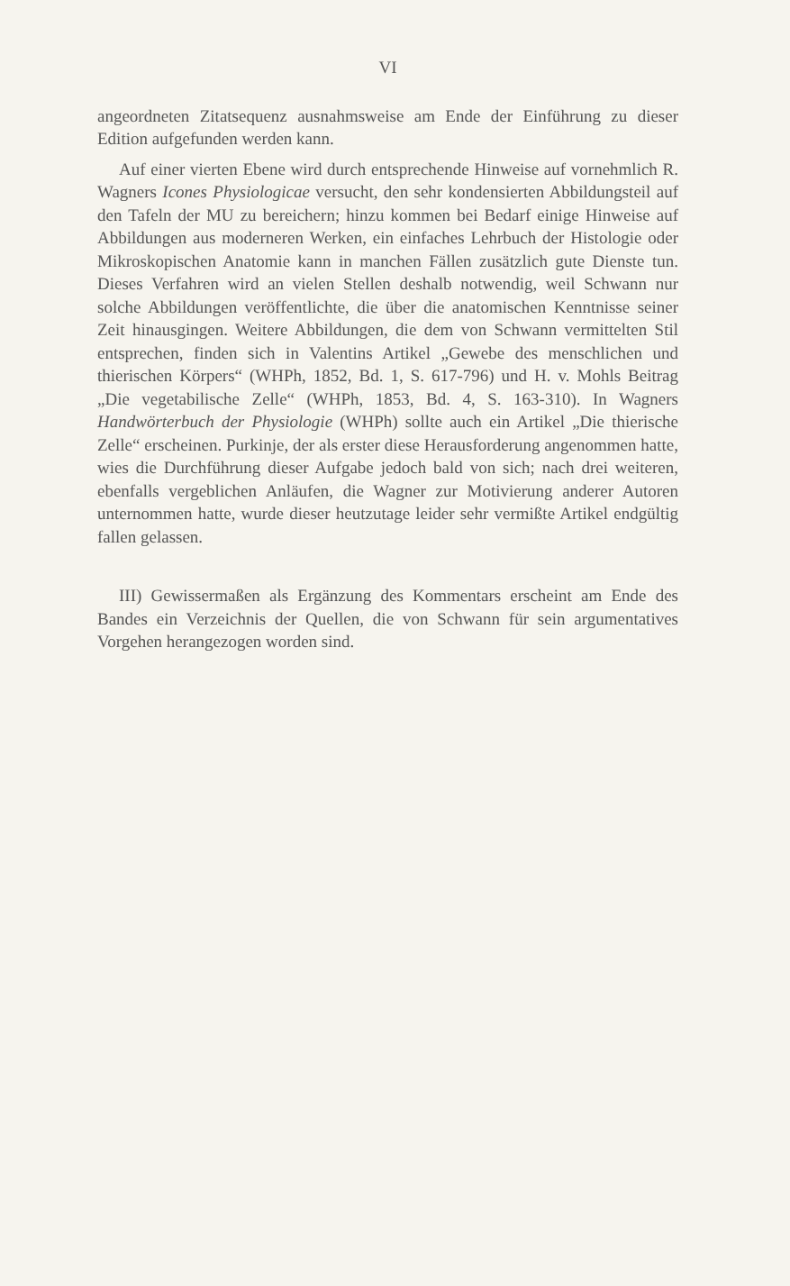VI
angeordneten Zitatsequenz ausnahmsweise am Ende der Einführung zu dieser Edition aufgefunden werden kann.
Auf einer vierten Ebene wird durch entsprechende Hinweise auf vornehmlich R. Wagners Icones Physiologicae versucht, den sehr kondensierten Abbildungsteil auf den Tafeln der MU zu bereichern; hinzu kommen bei Bedarf einige Hinweise auf Abbildungen aus moderneren Werken, ein einfaches Lehrbuch der Histologie oder Mikroskopischen Anatomie kann in manchen Fällen zusätzlich gute Dienste tun. Dieses Verfahren wird an vielen Stellen deshalb notwendig, weil Schwann nur solche Abbildungen veröffentlichte, die über die anatomischen Kenntnisse seiner Zeit hinausgingen. Weitere Abbildungen, die dem von Schwann vermittelten Stil entsprechen, finden sich in Valentins Artikel „Gewebe des menschlichen und thierischen Körpers“ (WHPh, 1852, Bd. 1, S. 617-796) und H. v. Mohls Beitrag „Die vegetabilische Zelle“ (WHPh, 1853, Bd. 4, S. 163-310). In Wagners Handwörterbuch der Physiologie (WHPh) sollte auch ein Artikel „Die thierische Zelle“ erscheinen. Purkinje, der als erster diese Herausforderung angenommen hatte, wies die Durchführung dieser Aufgabe jedoch bald von sich; nach drei weiteren, ebenfalls vergeblichen Anläufen, die Wagner zur Motivierung anderer Autoren unternommen hatte, wurde dieser heutzutage leider sehr vermißte Artikel endgültig fallen gelassen.
III) Gewissermaßen als Ergänzung des Kommentars erscheint am Ende des Bandes ein Verzeichnis der Quellen, die von Schwann für sein argumentatives Vorgehen herangezogen worden sind.